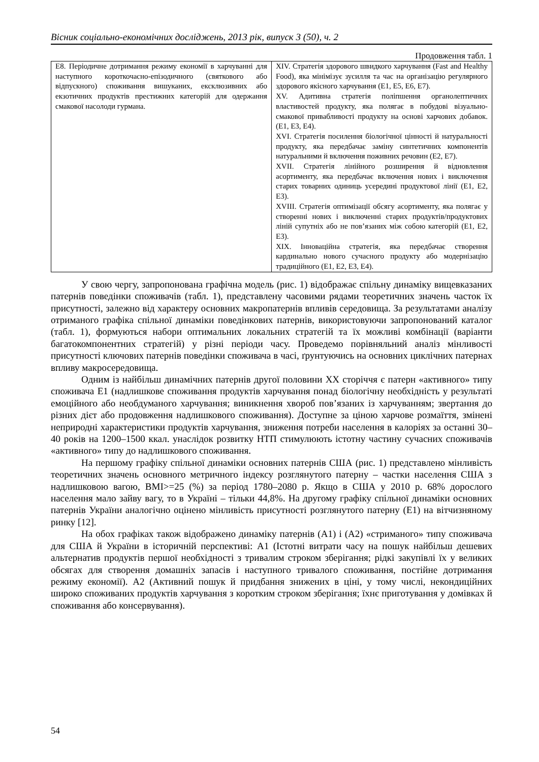Вісник соціально-економічних досліджень, 2013 рік, випуск 3 (50), ч. 2
Продовження табл. 1
| Е8. Періодичне дотримання режиму економії в харчуванні для наступного короткочасно-епізодичного (святкового або відпускного) споживання вишуканих, ексклюзивних або екзотичних продуктів престижних категорій для одержання смакової насолоди гурмана. | XIV. Стратегія здорового швидкого харчування (Fast and Healthy Food), яка мінімізує зусилля та час на організацію регулярного здорового якісного харчування (Е1, Е5, Е6, Е7). XV. Адитивна стратегія поліпшення органолептичних властивостей продукту, яка полягає в побудові візуально-смакової привабливості продукту на основі харчових добавок. (Е1, Е3, Е4). XVI. Стратегія посилення біологічної цінності й натуральності продукту, яка передбачає заміну синтетичних компонентів натуральними й включення поживних речовин (Е2, Е7). XVII. Стратегія лінійного розширення й відновлення асортименту, яка передбачає включення нових і виключення старих товарних одиниць усередині продуктової лінії (Е1, Е2, Е3). XVIII. Стратегія оптимізації обсягу асортименту, яка полягає у створенні нових і виключенні старих продуктів/продуктових ліній супутніх або не пов’язаних між собою категорій (Е1, Е2, Е3). XIX. Інноваційна стратегія, яка передбачає створення кардинально нового сучасного продукту або модернізацію традиційного (Е1, Е2, Е3, Е4). |
У свою чергу, запропонована графічна модель (рис. 1) відображає спільну динаміку вищевказаних патернів поведінки споживачів (табл. 1), представлену часовими рядами теоретичних значень часток їх присутності, залежно від характеру основних макропатернів впливів середовища. За результатами аналізу отриманого графіка спільної динаміки поведінкових патернів, використовуючи запропонований каталог (табл. 1), формуються набори оптимальних локальних стратегій та їх можливі комбінації (варіанти багатокомпонентних стратегій) у різні періоди часу. Проведемо порівняльний аналіз мінливості присутності ключових патернів поведінки споживача в часі, ґрунтуючись на основних циклічних патернах впливу макросередовища.
Одним із найбільш динамічних патернів другої половини ХХ сторіччя є патерн «активного» типу споживача Е1 (надлишкове споживання продуктів харчування понад біологічну необхідність у результаті емоційного або необдуманого харчування; виникнення хвороб пов’язаних із харчуванням; звертання до різних дієт або продовження надлишкового споживання). Доступне за ціною харчове розмаїття, змінені неприродні характеристики продуктів харчування, зниження потреби населення в калоріях за останні 30–40 років на 1200–1500 ккал. унаслідок розвитку НТП стимулюють істотну частину сучасних споживачів «активного» типу до надлишкового споживання.
На першому графіку спільної динаміки основних патернів США (рис. 1) представлено мінливість теоретичних значень основного метричного індексу розглянутого патерну – частки населення США з надлишковою вагою, BMI>=25 (%) за період 1780–2080 р. Якщо в США у 2010 р. 68% дорослого населення мало зайву вагу, то в Україні – тільки 44,8%. На другому графіку спільної динаміки основних патернів України аналогічно оцінено мінливість присутності розглянутого патерну (Е1) на вітчизняному ринку [12].
На обох графіках також відображено динаміку патернів (А1) і (А2) «стриманого» типу споживача для США й України в історичній перспективі: А1 (Істотні витрати часу на пошук найбільш дешевих альтернатив продуктів першої необхідності з тривалим строком зберігання; рідкі закупівлі їх у великих обсягах для створення домашніх запасів і наступного тривалого споживання, постійне дотримання режиму економії). А2 (Активний пошук й придбання знижених в ціні, у тому числі, некондиційних широко споживаних продуктів харчування з коротким строком зберігання; їхнє приготування у домівках й споживання або консервування).
54